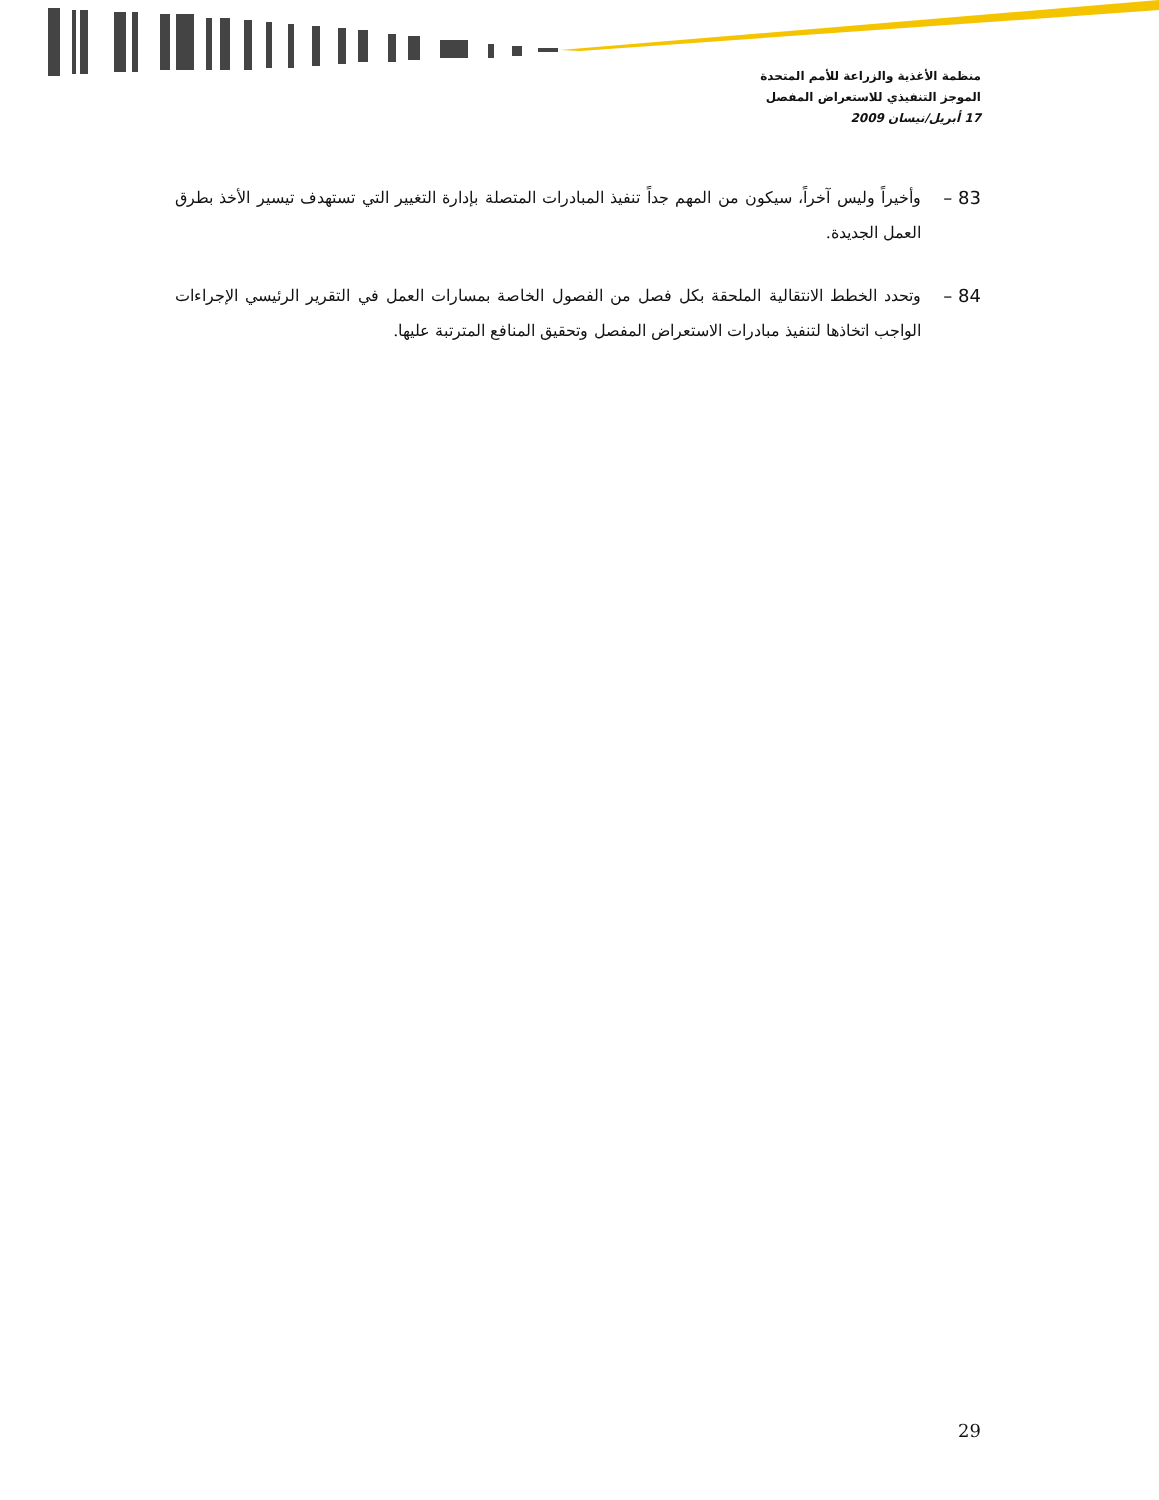منظمة الأغذية والزراعة للأمم المتحدة
الموجز التنفيذي للاستعراض المفصل
17 أبريل/نيسان 2009
83 – وأخيراً وليس آخراً، سيكون من المهم جداً تنفيذ المبادرات المتصلة بإدارة التغيير التي تستهدف تيسير الأخذ بطرق العمل الجديدة.
84 – وتحدد الخطط الانتقالية الملحقة بكل فصل من الفصول الخاصة بمسارات العمل في التقرير الرئيسي الإجراءات الواجب اتخاذها لتنفيذ مبادرات الاستعراض المفصل وتحقيق المنافع المترتبة عليها.
29